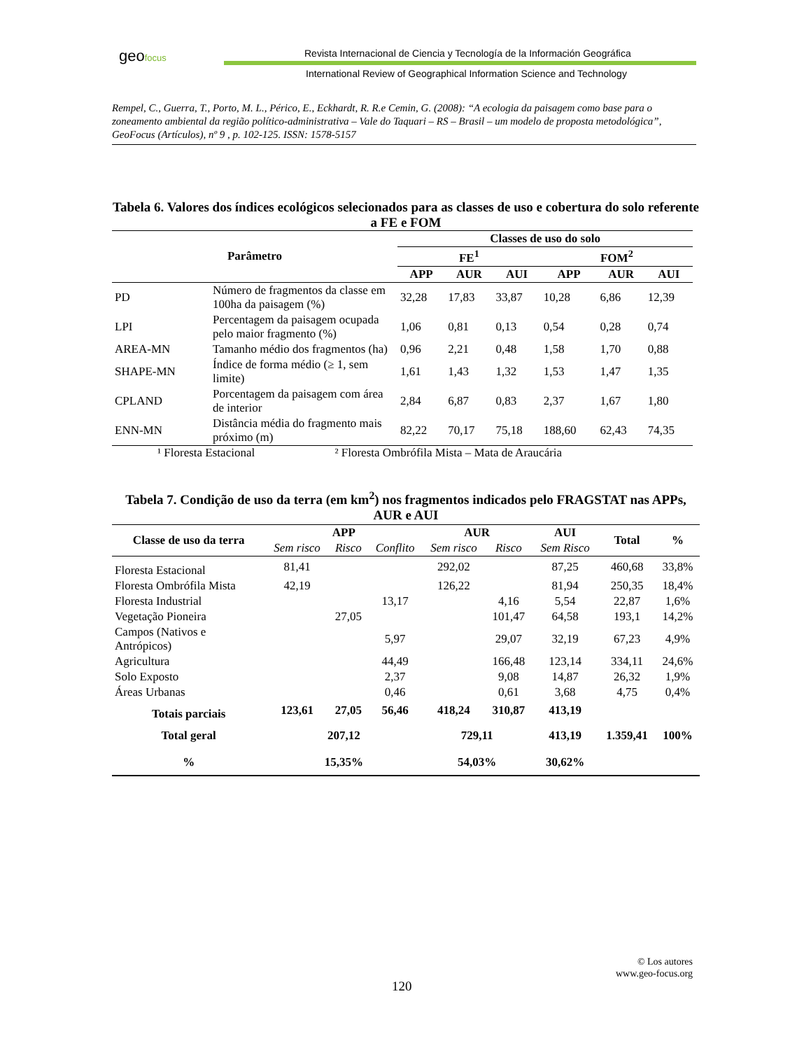geofocus
Revista Internacional de Ciencia y Tecnología de la Información Geográfica
International Review of Geographical Information Science and Technology
Rempel, C., Guerra, T., Porto, M. L., Périco, E., Eckhardt, R. R.e Cemin, G. (2008): “A ecologia da paisagem como base para o zoneamento ambiental da região político-administrativa – Vale do Taquari – RS – Brasil – um modelo de proposta metodológica”, GeoFocus (Artículos), nº 9 , p. 102-125. ISSN: 1578-5157
Tabela 6. Valores dos índices ecológicos selecionados para as classes de uso e cobertura do solo referente a FE e FOM
| Parâmetro | | Classes de uso do solo | | | | | |
| --- | --- | --- | --- | --- | --- | --- | --- |
| | | FE<sup>1</sup> | | | FOM<sup>2</sup> | | |
| | | APP | AUR | AUI | APP | AUR | AUI |
| PD | Número de fragmentos da classe em 100ha da paisagem (%) | 32,28 | 17,83 | 33,87 | 10,28 | 6,86 | 12,39 |
| LPI | Percentagem da paisagem ocupada pelo maior fragmento (%) | 1,06 | 0,81 | 0,13 | 0,54 | 0,28 | 0,74 |
| AREA-MN | Tamanho médio dos fragmentos (ha) | 0,96 | 2,21 | 0,48 | 1,58 | 1,70 | 0,88 |
| SHAPE-MN | Índice de forma médio (≥ 1, sem limite) | 1,61 | 1,43 | 1,32 | 1,53 | 1,47 | 1,35 |
| CPLAND | Porcentagem da paisagem com área de interior | 2,84 | 6,87 | 0,83 | 2,37 | 1,67 | 1,80 |
| ENN-MN | Distância média do fragmento mais próximo (m) | 82,22 | 70,17 | 75,18 | 188,60 | 62,43 | 74,35 |
¹ Floresta Estacional ² Floresta Ombrófila Mista – Mata de Araucária
Tabela 7. Condição de uso da terra (em km<sup>2</sup>) nos fragmentos indicados pelo FRAGSTAT nas APPs, AUR e AUI
| Classe de uso da terra | APP | | | AUR | | AUI | Total | % |
| --- | --- | --- | --- | --- | --- | --- | --- | --- |
| | Sem risco | Risco | Conflito | Sem risco | Risco | Sem Risco | | |
| Floresta Estacional | 81,41 | | | 292,02 | | 87,25 | 460,68 | 33,8% |
| Floresta Ombrófila Mista | 42,19 | | | 126,22 | | 81,94 | 250,35 | 18,4% |
| Floresta Industrial | | | 13,17 | | 4,16 | 5,54 | 22,87 | 1,6% |
| Vegetação Pioneira | | 27,05 | | | 101,47 | 64,58 | 193,1 | 14,2% |
| Campos (Nativos e Antrópicos) | | | 5,97 | | 29,07 | 32,19 | 67,23 | 4,9% |
| Agricultura | | | 44,49 | | 166,48 | 123,14 | 334,11 | 24,6% |
| Solo Exposto | | | 2,37 | | 9,08 | 14,87 | 26,32 | 1,9% |
| Áreas Urbanas | | | 0,46 | | 0,61 | 3,68 | 4,75 | 0,4% |
| Totais parciais | 123,61 | 27,05 | 56,46 | 418,24 | 310,87 | 413,19 | | |
| Total geral | 207,12 | | | 729,11 | | 413,19 | 1.359,41 | 100% |
| % | 15,35% | | | 54,03% | | 30,62% | | |
© Los autores
www.geo-focus.org
120